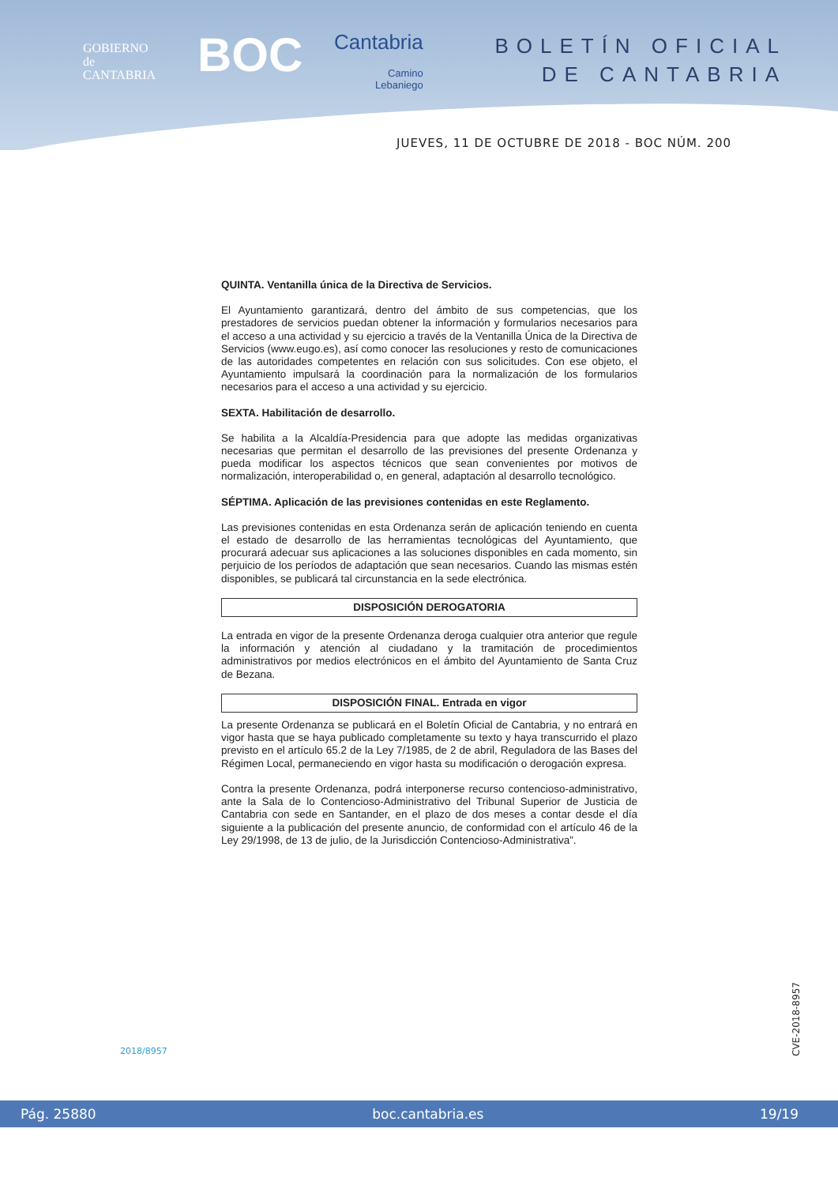GOBIERNO
de
CANTABRIA
BOC Cantabria
Camino
Lebaniego
BOLETÍN OFICIAL
DE CANTABRIA
JUEVES, 11 DE OCTUBRE DE 2018 - BOC NÚM. 200
QUINTA. Ventanilla única de la Directiva de Servicios.
El Ayuntamiento garantizará, dentro del ámbito de sus competencias, que los prestadores de servicios puedan obtener la información y formularios necesarios para el acceso a una actividad y su ejercicio a través de la Ventanilla Única de la Directiva de Servicios (www.eugo.es), así como conocer las resoluciones y resto de comunicaciones de las autoridades competentes en relación con sus solicitudes. Con ese objeto, el Ayuntamiento impulsará la coordinación para la normalización de los formularios necesarios para el acceso a una actividad y su ejercicio.
SEXTA. Habilitación de desarrollo.
Se habilita a la Alcaldía-Presidencia para que adopte las medidas organizativas necesarias que permitan el desarrollo de las previsiones del presente Ordenanza y pueda modificar los aspectos técnicos que sean convenientes por motivos de normalización, interoperabilidad o, en general, adaptación al desarrollo tecnológico.
SÉPTIMA. Aplicación de las previsiones contenidas en este Reglamento.
Las previsiones contenidas en esta Ordenanza serán de aplicación teniendo en cuenta el estado de desarrollo de las herramientas tecnológicas del Ayuntamiento, que procurará adecuar sus aplicaciones a las soluciones disponibles en cada momento, sin perjuicio de los períodos de adaptación que sean necesarios. Cuando las mismas estén disponibles, se publicará tal circunstancia en la sede electrónica.
DISPOSICIÓN DEROGATORIA
La entrada en vigor de la presente Ordenanza deroga cualquier otra anterior que regule la información y atención al ciudadano y la tramitación de procedimientos administrativos por medios electrónicos en el ámbito del Ayuntamiento de Santa Cruz de Bezana.
DISPOSICIÓN FINAL. Entrada en vigor
La presente Ordenanza se publicará en el Boletín Oficial de Cantabria, y no entrará en vigor hasta que se haya publicado completamente su texto y haya transcurrido el plazo previsto en el artículo 65.2 de la Ley 7/1985, de 2 de abril, Reguladora de las Bases del Régimen Local, permaneciendo en vigor hasta su modificación o derogación expresa.
Contra la presente Ordenanza, podrá interponerse recurso contencioso-administrativo, ante la Sala de lo Contencioso-Administrativo del Tribunal Superior de Justicia de Cantabria con sede en Santander, en el plazo de dos meses a contar desde el día siguiente a la publicación del presente anuncio, de conformidad con el artículo 46 de la Ley 29/1998, de 13 de julio, de la Jurisdicción Contencioso-Administrativa”.
2018/8957
CVE-2018-8957
Pág. 25880 boc.cantabria.es 19/19